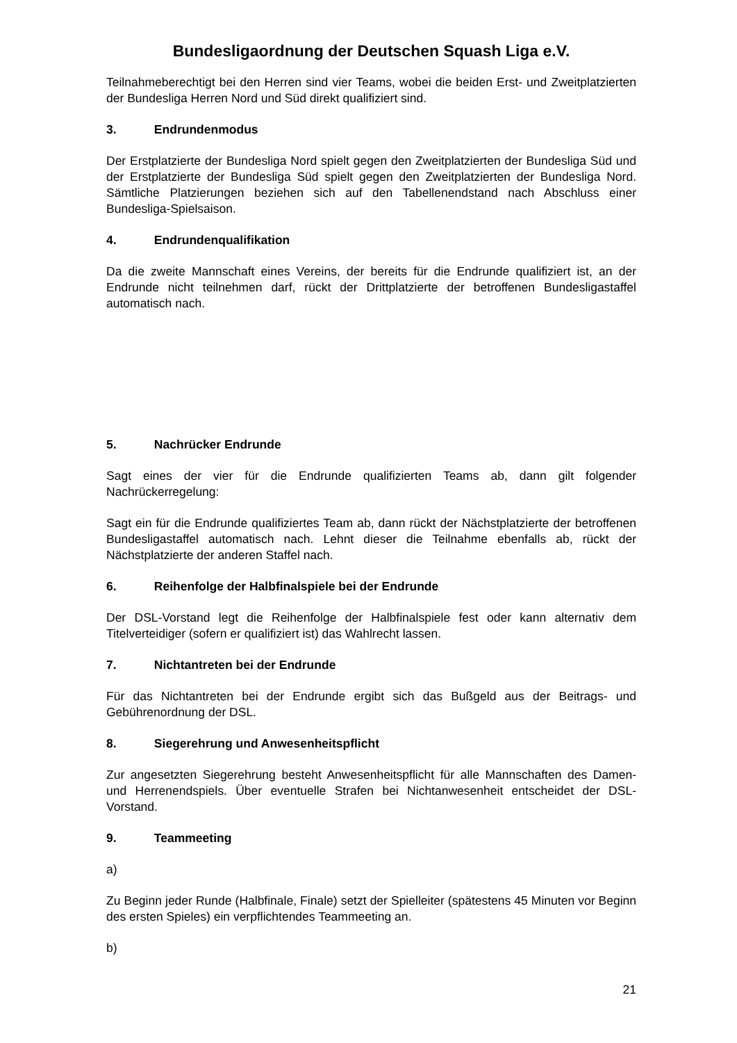Bundesligaordnung der Deutschen Squash Liga e.V.
Teilnahmeberechtigt bei den Herren sind vier Teams, wobei die beiden Erst- und Zweitplatzierten der Bundesliga Herren Nord und Süd direkt qualifiziert sind.
3. Endrundenmodus
Der Erstplatzierte der Bundesliga Nord spielt gegen den Zweitplatzierten der Bundesliga Süd und der Erstplatzierte der Bundesliga Süd spielt gegen den Zweitplatzierten der Bundesliga Nord. Sämtliche Platzierungen beziehen sich auf den Tabellenendstand nach Abschluss einer Bundesliga-Spielsaison.
4. Endrundenqualifikation
Da die zweite Mannschaft eines Vereins, der bereits für die Endrunde qualifiziert ist, an der Endrunde nicht teilnehmen darf, rückt der Drittplatzierte der betroffenen Bundesligastaffel automatisch nach.
5. Nachrücker Endrunde
Sagt eines der vier für die Endrunde qualifizierten Teams ab, dann gilt folgender Nachrückerregelung:
Sagt ein für die Endrunde qualifiziertes Team ab, dann rückt der Nächstplatzierte der betroffenen Bundesligastaffel automatisch nach. Lehnt dieser die Teilnahme ebenfalls ab, rückt der Nächstplatzierte der anderen Staffel nach.
6. Reihenfolge der Halbfinalspiele bei der Endrunde
Der DSL-Vorstand legt die Reihenfolge der Halbfinalspiele fest oder kann alternativ dem Titelverteidiger (sofern er qualifiziert ist) das Wahlrecht lassen.
7. Nichtantreten bei der Endrunde
Für das Nichtantreten bei der Endrunde ergibt sich das Bußgeld aus der Beitrags- und Gebührenordnung der DSL.
8. Siegerehrung und Anwesenheitspflicht
Zur angesetzten Siegerehrung besteht Anwesenheitspflicht für alle Mannschaften des Damen- und Herrenendspiels. Über eventuelle Strafen bei Nichtanwesenheit entscheidet der DSL-Vorstand.
9. Teammeeting
a)
Zu Beginn jeder Runde (Halbfinale, Finale) setzt der Spielleiter (spätestens 45 Minuten vor Beginn des ersten Spieles) ein verpflichtendes Teammeeting an.
b)
21